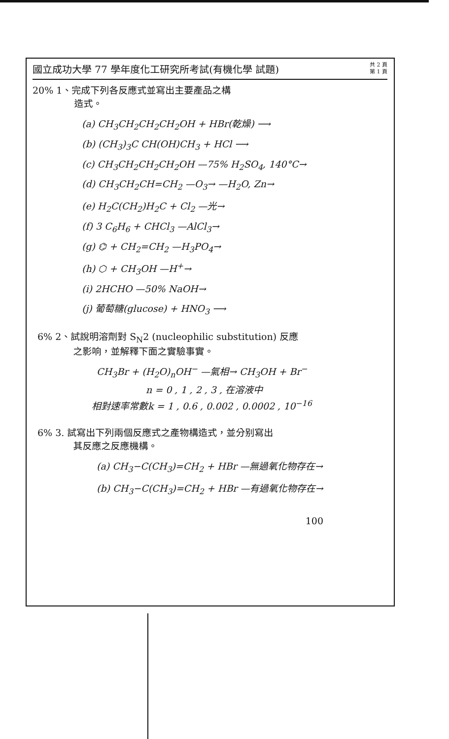國立成功大學 77 學年度化工研究所考試(有機化學 試題) 共 2 頁
第 1 頁
20% 1、完成下列各反應式並寫出主要產品之構
造式。
(a) CH<sub>3</sub>CH<sub>2</sub>CH<sub>2</sub>CH<sub>2</sub>OH + HBr(乾燥) ⟶
(b) (CH<sub>3</sub>)<sub>3</sub>C CH(OH)CH<sub>3</sub> + HCl ⟶
(c) CH<sub>3</sub>CH<sub>2</sub>CH<sub>2</sub>CH<sub>2</sub>OH —75% H<sub>2</sub>SO<sub>4</sub>, 140°C→
(d) CH<sub>3</sub>CH<sub>2</sub>CH=CH<sub>2</sub> —O<sub>3</sub>→ —H<sub>2</sub>O, Zn→
(e) H<sub>2</sub>C(CH<sub>2</sub>)H<sub>2</sub>C + Cl<sub>2</sub> —光→
(f) 3 C<sub>6</sub>H<sub>6</sub> + CHCl<sub>3</sub> —AlCl<sub>3</sub>→
(g) ⌬ + CH<sub>2</sub>=CH<sub>2</sub> —H<sub>3</sub>PO<sub>4</sub>→
(h) ⬡ + CH<sub>3</sub>OH —H<sup>+</sup>→
(i) 2HCHO —50% NaOH→
(j) 葡萄糖(glucose) + HNO<sub>3</sub> ⟶
6% 2、試說明溶劑對 S<sub>N</sub>2 (nucleophilic substitution) 反應
之影响，並解釋下面之實驗事實。
CH<sub>3</sub>Br + (H<sub>2</sub>O)<sub>n</sub>OH<sup>−</sup> —氣相→ CH<sub>3</sub>OH + Br<sup>−</sup>
n = 0 , 1 , 2 , 3 , 在溶液中
相對速率常數k = 1 , 0.6 , 0.002 , 0.0002 , 10<sup>−16</sup>
6% 3. 試寫出下列兩個反應式之產物構造式，並分别寫出
其反應之反應機構。
(a) CH<sub>3</sub>−C(CH<sub>3</sub>)=CH<sub>2</sub> + HBr —無過氧化物存在→
(b) CH<sub>3</sub>−C(CH<sub>3</sub>)=CH<sub>2</sub> + HBr —有過氧化物存在→
100